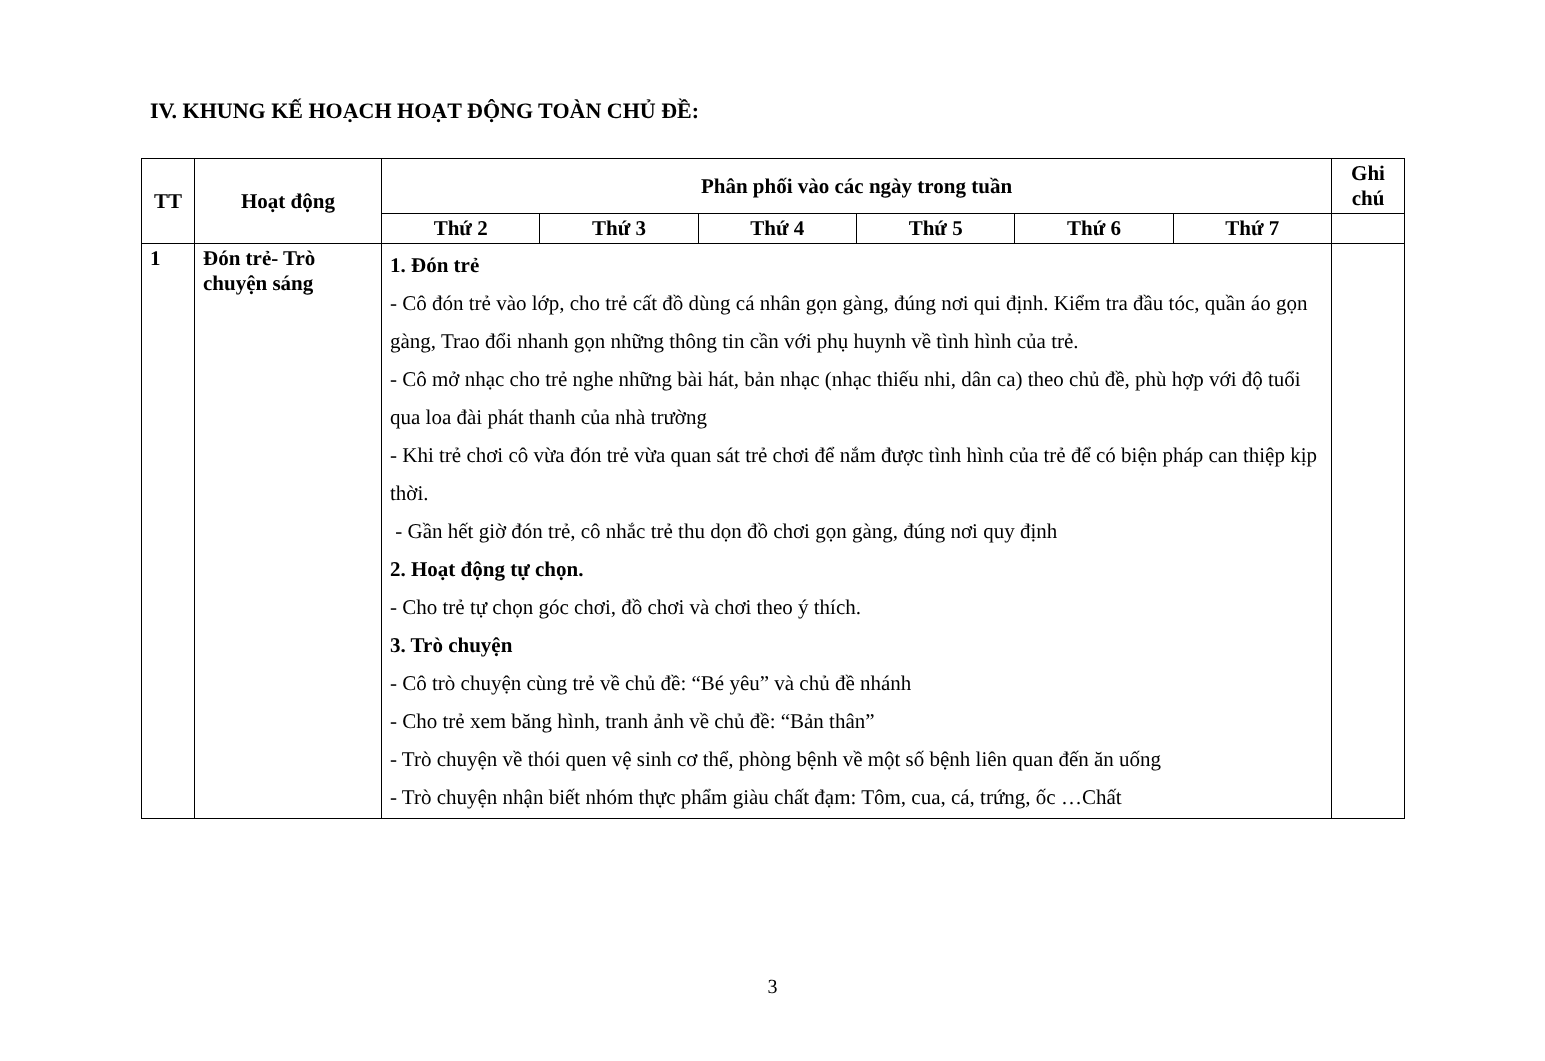IV. KHUNG KẾ HOẠCH HOẠT ĐỘNG TOÀN CHỦ ĐỀ:
| TT | Hoạt động | Phân phối vào các ngày trong tuần | | | | | | Ghi chú |
| --- | --- | --- | --- | --- | --- | --- | --- | --- |
| | | Thứ 2 | Thứ 3 | Thứ 4 | Thứ 5 | Thứ 6 | Thứ 7 | |
| 1 | Đón trẻ- Trò chuyện sáng | 1. Đón trẻ - Cô đón trẻ vào lớp, cho trẻ cất đồ dùng cá nhân gọn gàng, đúng nơi qui định. Kiểm tra đầu tóc, quần áo gọn gàng, Trao đổi nhanh gọn những thông tin cần với phụ huynh về tình hình của trẻ. - Cô mở nhạc cho trẻ nghe những bài hát, bản nhạc (nhạc thiếu nhi, dân ca) theo chủ đề, phù hợp với độ tuổi qua loa đài phát thanh của nhà trường - Khi trẻ chơi cô vừa đón trẻ vừa quan sát trẻ chơi để nắm được tình hình của trẻ để có biện pháp can thiệp kịp thời. - Gần hết giờ đón trẻ, cô nhắc trẻ thu dọn đồ chơi gọn gàng, đúng nơi quy định 2. Hoạt động tự chọn. - Cho trẻ tự chọn góc chơi, đồ chơi và chơi theo ý thích. 3. Trò chuyện - Cô trò chuyện cùng trẻ về chủ đề: “Bé yêu” và chủ đề nhánh - Cho trẻ xem băng hình, tranh ảnh về chủ đề: “Bản thân” - Trò chuyện về thói quen vệ sinh cơ thể, phòng bệnh về một số bệnh liên quan đến ăn uống - Trò chuyện nhận biết nhóm thực phẩm giàu chất đạm: Tôm, cua, cá, trứng, ốc …Chất | | | | | | |
3